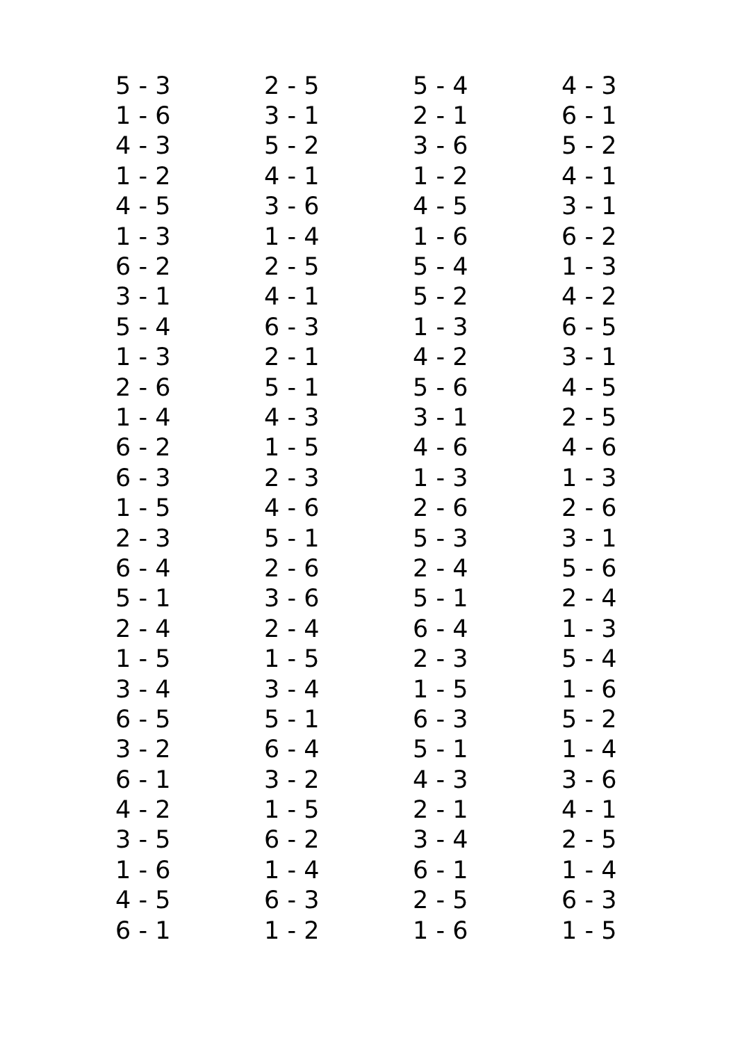| 5 - 3 | 2 - 5 | 5 - 4 | 4 - 3 |
| 1 - 6 | 3 - 1 | 2 - 1 | 6 - 1 |
| 4 - 3 | 5 - 2 | 3 - 6 | 5 - 2 |
| 1 - 2 | 4 - 1 | 1 - 2 | 4 - 1 |
| 4 - 5 | 3 - 6 | 4 - 5 | 3 - 1 |
| 1 - 3 | 1 - 4 | 1 - 6 | 6 - 2 |
| 6 - 2 | 2 - 5 | 5 - 4 | 1 - 3 |
| 3 - 1 | 4 - 1 | 5 - 2 | 4 - 2 |
| 5 - 4 | 6 - 3 | 1 - 3 | 6 - 5 |
| 1 - 3 | 2 - 1 | 4 - 2 | 3 - 1 |
| 2 - 6 | 5 - 1 | 5 - 6 | 4 - 5 |
| 1 - 4 | 4 - 3 | 3 - 1 | 2 - 5 |
| 6 - 2 | 1 - 5 | 4 - 6 | 4 - 6 |
| 6 - 3 | 2 - 3 | 1 - 3 | 1 - 3 |
| 1 - 5 | 4 - 6 | 2 - 6 | 2 - 6 |
| 2 - 3 | 5 - 1 | 5 - 3 | 3 - 1 |
| 6 - 4 | 2 - 6 | 2 - 4 | 5 - 6 |
| 5 - 1 | 3 - 6 | 5 - 1 | 2 - 4 |
| 2 - 4 | 2 - 4 | 6 - 4 | 1 - 3 |
| 1 - 5 | 1 - 5 | 2 - 3 | 5 - 4 |
| 3 - 4 | 3 - 4 | 1 - 5 | 1 - 6 |
| 6 - 5 | 5 - 1 | 6 - 3 | 5 - 2 |
| 3 - 2 | 6 - 4 | 5 - 1 | 1 - 4 |
| 6 - 1 | 3 - 2 | 4 - 3 | 3 - 6 |
| 4 - 2 | 1 - 5 | 2 - 1 | 4 - 1 |
| 3 - 5 | 6 - 2 | 3 - 4 | 2 - 5 |
| 1 - 6 | 1 - 4 | 6 - 1 | 1 - 4 |
| 4 - 5 | 6 - 3 | 2 - 5 | 6 - 3 |
| 6 - 1 | 1 - 2 | 1 - 6 | 1 - 5 |